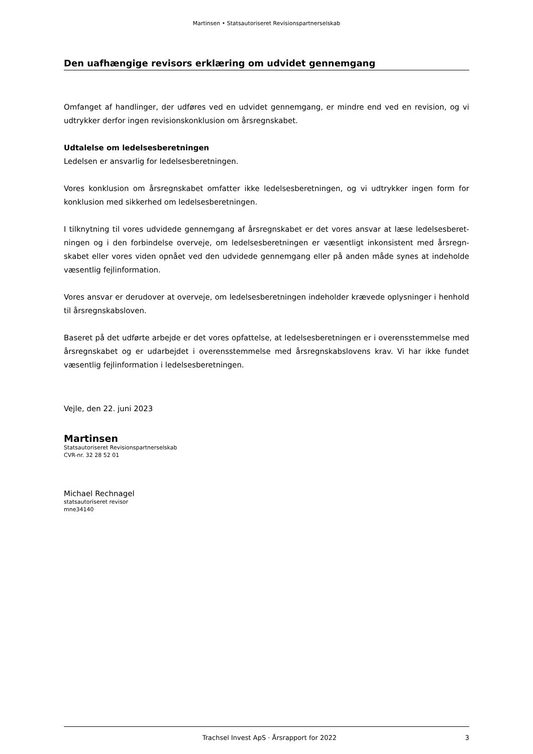Martinsen • Statsautoriseret Revisionspartnerselskab
Den uafhængige revisors erklæring om udvidet gennemgang
Omfanget af handlinger, der udføres ved en udvidet gennemgang, er mindre end ved en revision, og vi udtrykker derfor ingen revisionskonklusion om årsregnskabet.
Udtalelse om ledelsesberetningen
Ledelsen er ansvarlig for ledelsesberetningen.
Vores konklusion om årsregnskabet omfatter ikke ledelsesberetningen, og vi udtrykker ingen form for konklusion med sikkerhed om ledelsesberetningen.
I tilknytning til vores udvidede gennemgang af årsregnskabet er det vores ansvar at læse ledelsesberet­ningen og i den forbindelse overveje, om ledelsesberetningen er væsentligt inkonsistent med årsregn­skabet eller vores viden opnået ved den udvidede gennemgang eller på anden måde synes at indeholde væsentlig fejlinformation.
Vores ansvar er derudover at overveje, om ledelsesberetningen indeholder krævede oplysninger i hen­hold til årsregnskabsloven.
Baseret på det udførte arbejde er det vores opfattelse, at ledelsesberetningen er i overensstemmelse med årsregnskabet og er udarbejdet i overensstemmelse med årsregnskabslovens krav. Vi har ikke fun­det væsentlig fejlinformation i ledelsesberetningen.
Vejle, den 22. juni 2023
Martinsen
Statsautoriseret Revisionspartnerselskab
CVR-nr. 32 28 52 01
Michael Rechnagel
statsautoriseret revisor
mne34140
Trachsel Invest ApS · Årsrapport for 2022 3